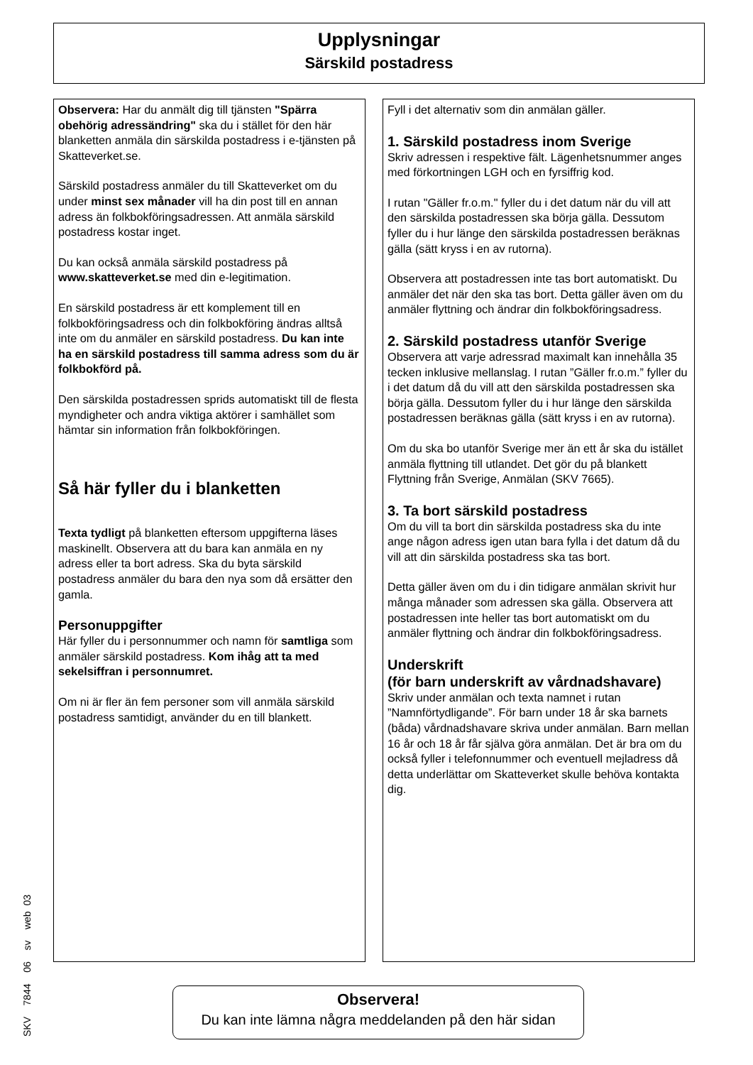Upplysningar
Särskild postadress
Observera: Har du anmält dig till tjänsten "Spärra obehörig adressändring" ska du i stället för den här blanketten anmäla din särskilda postadress i e-tjänsten på Skatteverket.se.
Särskild postadress anmäler du till Skatteverket om du under minst sex månader vill ha din post till en annan adress än folkbokföringsadressen. Att anmäla särskild postadress kostar inget.
Du kan också anmäla särskild postadress på www.skatteverket.se med din e-legitimation.
En särskild postadress är ett komplement till en folkbokföringsadress och din folkbokföring ändras alltså inte om du anmäler en särskild postadress. Du kan inte ha en särskild postadress till samma adress som du är folkbokförd på.
Den särskilda postadressen sprids automatiskt till de flesta myndigheter och andra viktiga aktörer i samhället som hämtar sin information från folkbokföringen.
Så här fyller du i blanketten
Texta tydligt på blanketten eftersom uppgifterna läses maskinellt. Observera att du bara kan anmäla en ny adress eller ta bort adress. Ska du byta särskild postadress anmäler du bara den nya som då ersätter den gamla.
Personuppgifter
Här fyller du i personnummer och namn för samtliga som anmäler särskild postadress. Kom ihåg att ta med sekelsiffran i personnumret.
Om ni är fler än fem personer som vill anmäla särskild postadress samtidigt, använder du en till blankett.
Fyll i det alternativ som din anmälan gäller.
1. Särskild postadress inom Sverige
Skriv adressen i respektive fält. Lägenhetsnummer anges med förkortningen LGH och en fyrsiffrig kod.
I rutan "Gäller fr.o.m." fyller du i det datum när du vill att den särskilda postadressen ska börja gälla. Dessutom fyller du i hur länge den särskilda postadressen beräknas gälla (sätt kryss i en av rutorna).
Observera att postadressen inte tas bort automatiskt. Du anmäler det när den ska tas bort. Detta gäller även om du anmäler flyttning och ändrar din folkbokföringsadress.
2. Särskild postadress utanför Sverige
Observera att varje adressrad maximalt kan innehålla 35 tecken inklusive mellanslag. I rutan ”Gäller fr.o.m.” fyller du i det datum då du vill att den särskilda postadressen ska börja gälla. Dessutom fyller du i hur länge den särskilda postadressen beräknas gälla (sätt kryss i en av rutorna).
Om du ska bo utanför Sverige mer än ett år ska du istället anmäla flyttning till utlandet. Det gör du på blankett Flyttning från Sverige, Anmälan (SKV 7665).
3. Ta bort särskild postadress
Om du vill ta bort din särskilda postadress ska du inte ange någon adress igen utan bara fylla i det datum då du vill att din särskilda postadress ska tas bort.
Detta gäller även om du i din tidigare anmälan skrivit hur många månader som adressen ska gälla. Observera att postadressen inte heller tas bort automatiskt om du anmäler flyttning och ändrar din folkbokföringsadress.
Underskrift
(för barn underskrift av vårdnadshavare)
Skriv under anmälan och texta namnet i rutan ”Namnförtydligande”. För barn under 18 år ska barnets (båda) vårdnadshavare skriva under anmälan. Barn mellan 16 år och 18 år får själva göra anmälan. Det är bra om du också fyller i telefonnummer och eventuell mejladress då detta underlättar om Skatteverket skulle behöva kontakta dig.
Observera!
Du kan inte lämna några meddelanden på den här sidan
SKV 7844 06 sv web 03